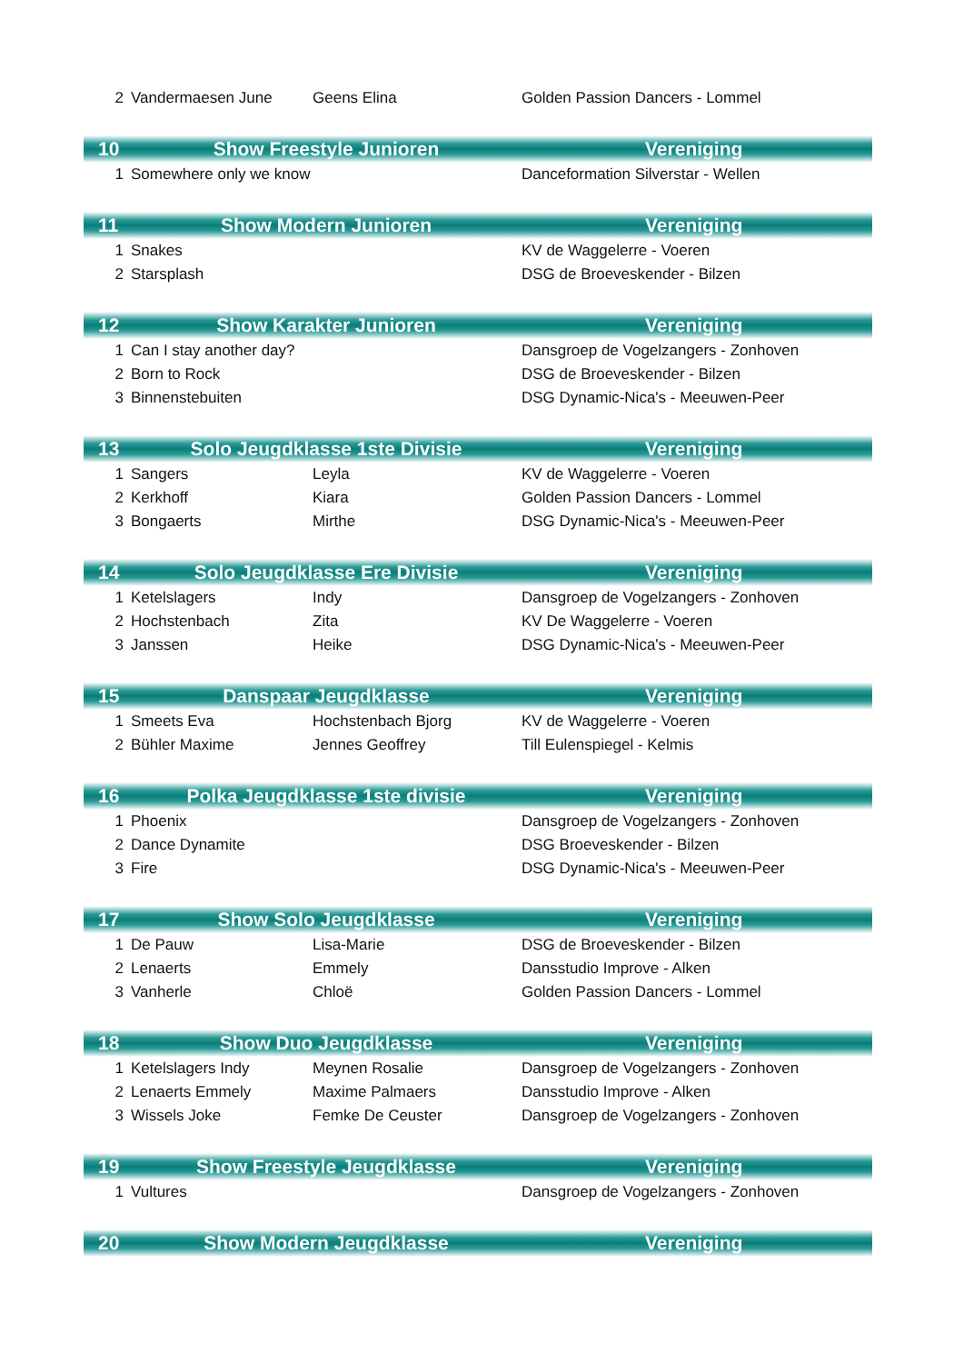| 2 | Vandermaesen June | Geens Elina | Golden Passion Dancers - Lommel |
| 10 | Show Freestyle Junioren | | Vereniging |
| 1 | Somewhere only we know | | Danceformation Silverstar - Wellen |
| 11 | Show Modern Junioren | | Vereniging |
| 1 | Snakes | | KV de Waggelerre - Voeren |
| 2 | Starsplash | | DSG de Broeveskender - Bilzen |
| 12 | Show Karakter Junioren | | Vereniging |
| 1 | Can I stay another day? | | Dansgroep de Vogelzangers - Zonhoven |
| 2 | Born to Rock | | DSG de Broeveskender - Bilzen |
| 3 | Binnenstebuiten | | DSG Dynamic-Nica's - Meeuwen-Peer |
| 13 | Solo Jeugdklasse 1ste Divisie | | Vereniging |
| 1 | Sangers | Leyla | KV de Waggelerre - Voeren |
| 2 | Kerkhoff | Kiara | Golden Passion Dancers - Lommel |
| 3 | Bongaerts | Mirthe | DSG Dynamic-Nica's - Meeuwen-Peer |
| 14 | Solo Jeugdklasse Ere Divisie | | Vereniging |
| 1 | Ketelslagers | Indy | Dansgroep de Vogelzangers - Zonhoven |
| 2 | Hochstenbach | Zita | KV De Waggelerre - Voeren |
| 3 | Janssen | Heike | DSG Dynamic-Nica's - Meeuwen-Peer |
| 15 | Danspaar Jeugdklasse | | Vereniging |
| 1 | Smeets Eva | Hochstenbach Bjorg | KV de Waggelerre - Voeren |
| 2 | Bühler Maxime | Jennes Geoffrey | Till Eulenspiegel - Kelmis |
| 16 | Polka Jeugdklasse 1ste divisie | | Vereniging |
| 1 | Phoenix | | Dansgroep de Vogelzangers - Zonhoven |
| 2 | Dance Dynamite | | DSG Broeveskender - Bilzen |
| 3 | Fire | | DSG Dynamic-Nica's - Meeuwen-Peer |
| 17 | Show Solo Jeugdklasse | | Vereniging |
| 1 | De Pauw | Lisa-Marie | DSG de Broeveskender - Bilzen |
| 2 | Lenaerts | Emmely | Dansstudio Improve - Alken |
| 3 | Vanherle | Chloë | Golden Passion Dancers - Lommel |
| 18 | Show Duo Jeugdklasse | | Vereniging |
| 1 | Ketelslagers Indy | Meynen Rosalie | Dansgroep de Vogelzangers - Zonhoven |
| 2 | Lenaerts Emmely | Maxime Palmaers | Dansstudio Improve - Alken |
| 3 | Wissels Joke | Femke De Ceuster | Dansgroep de Vogelzangers - Zonhoven |
| 19 | Show Freestyle Jeugdklasse | | Vereniging |
| 1 | Vultures | | Dansgroep de Vogelzangers - Zonhoven |
| 20 | Show Modern Jeugdklasse | | Vereniging |